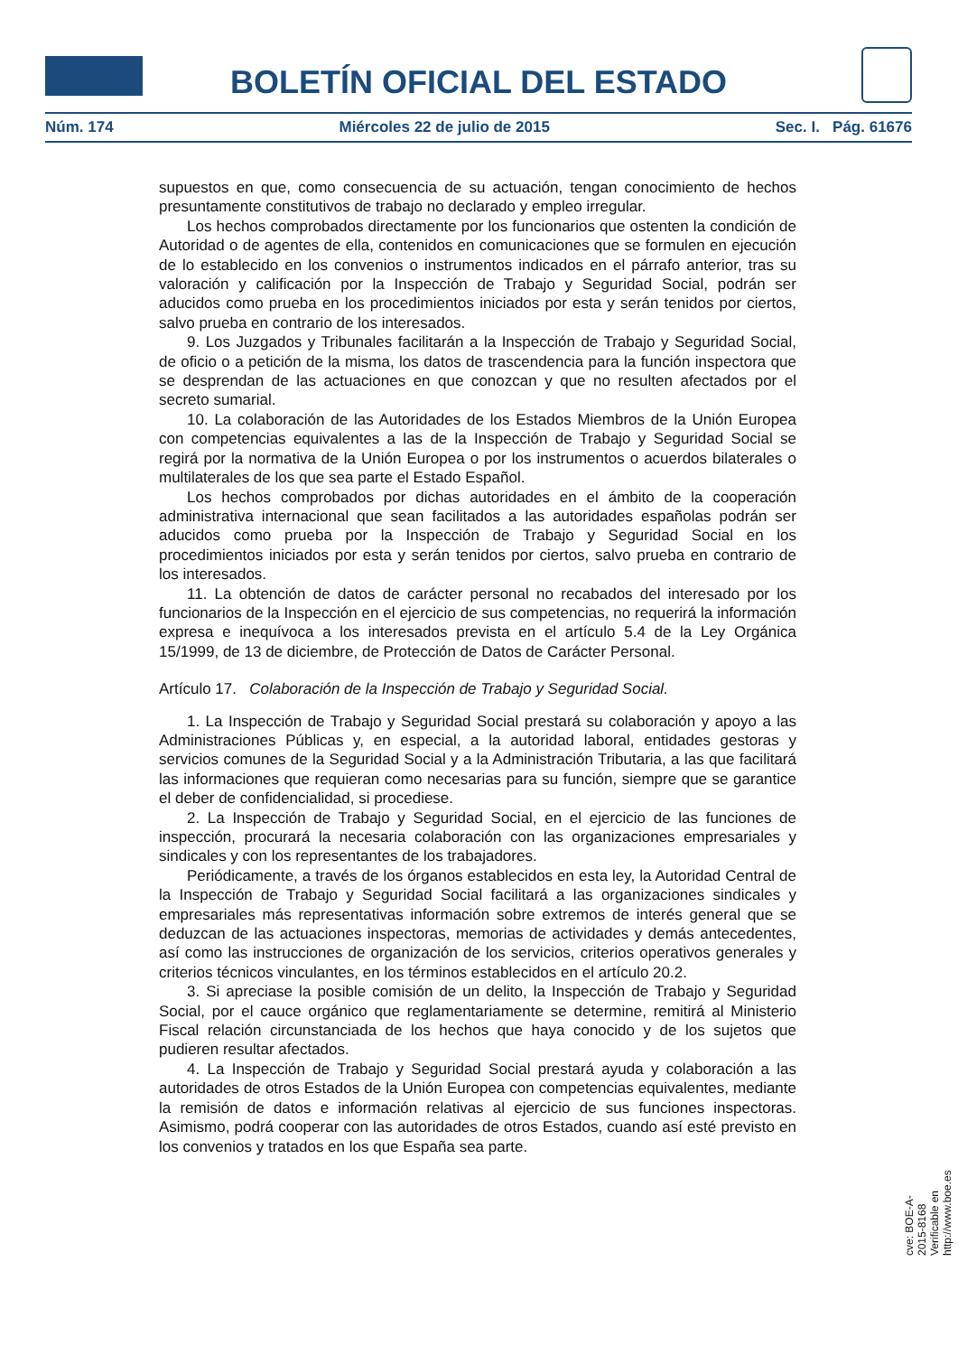BOLETÍN OFICIAL DEL ESTADO
Núm. 174 Miércoles 22 de julio de 2015 Sec. I. Pág. 61676
supuestos en que, como consecuencia de su actuación, tengan conocimiento de hechos presuntamente constitutivos de trabajo no declarado y empleo irregular.
Los hechos comprobados directamente por los funcionarios que ostenten la condición de Autoridad o de agentes de ella, contenidos en comunicaciones que se formulen en ejecución de lo establecido en los convenios o instrumentos indicados en el párrafo anterior, tras su valoración y calificación por la Inspección de Trabajo y Seguridad Social, podrán ser aducidos como prueba en los procedimientos iniciados por esta y serán tenidos por ciertos, salvo prueba en contrario de los interesados.
9. Los Juzgados y Tribunales facilitarán a la Inspección de Trabajo y Seguridad Social, de oficio o a petición de la misma, los datos de trascendencia para la función inspectora que se desprendan de las actuaciones en que conozcan y que no resulten afectados por el secreto sumarial.
10. La colaboración de las Autoridades de los Estados Miembros de la Unión Europea con competencias equivalentes a las de la Inspección de Trabajo y Seguridad Social se regirá por la normativa de la Unión Europea o por los instrumentos o acuerdos bilaterales o multilaterales de los que sea parte el Estado Español.
Los hechos comprobados por dichas autoridades en el ámbito de la cooperación administrativa internacional que sean facilitados a las autoridades españolas podrán ser aducidos como prueba por la Inspección de Trabajo y Seguridad Social en los procedimientos iniciados por esta y serán tenidos por ciertos, salvo prueba en contrario de los interesados.
11. La obtención de datos de carácter personal no recabados del interesado por los funcionarios de la Inspección en el ejercicio de sus competencias, no requerirá la información expresa e inequívoca a los interesados prevista en el artículo 5.4 de la Ley Orgánica 15/1999, de 13 de diciembre, de Protección de Datos de Carácter Personal.
Artículo 17. Colaboración de la Inspección de Trabajo y Seguridad Social.
1. La Inspección de Trabajo y Seguridad Social prestará su colaboración y apoyo a las Administraciones Públicas y, en especial, a la autoridad laboral, entidades gestoras y servicios comunes de la Seguridad Social y a la Administración Tributaria, a las que facilitará las informaciones que requieran como necesarias para su función, siempre que se garantice el deber de confidencialidad, si procediese.
2. La Inspección de Trabajo y Seguridad Social, en el ejercicio de las funciones de inspección, procurará la necesaria colaboración con las organizaciones empresariales y sindicales y con los representantes de los trabajadores.
Periódicamente, a través de los órganos establecidos en esta ley, la Autoridad Central de la Inspección de Trabajo y Seguridad Social facilitará a las organizaciones sindicales y empresariales más representativas información sobre extremos de interés general que se deduzcan de las actuaciones inspectoras, memorias de actividades y demás antecedentes, así como las instrucciones de organización de los servicios, criterios operativos generales y criterios técnicos vinculantes, en los términos establecidos en el artículo 20.2.
3. Si apreciase la posible comisión de un delito, la Inspección de Trabajo y Seguridad Social, por el cauce orgánico que reglamentariamente se determine, remitirá al Ministerio Fiscal relación circunstanciada de los hechos que haya conocido y de los sujetos que pudieren resultar afectados.
4. La Inspección de Trabajo y Seguridad Social prestará ayuda y colaboración a las autoridades de otros Estados de la Unión Europea con competencias equivalentes, mediante la remisión de datos e información relativas al ejercicio de sus funciones inspectoras. Asimismo, podrá cooperar con las autoridades de otros Estados, cuando así esté previsto en los convenios y tratados en los que España sea parte.
cve: BOE-A-2015-8168
Verificable en http://www.boe.es